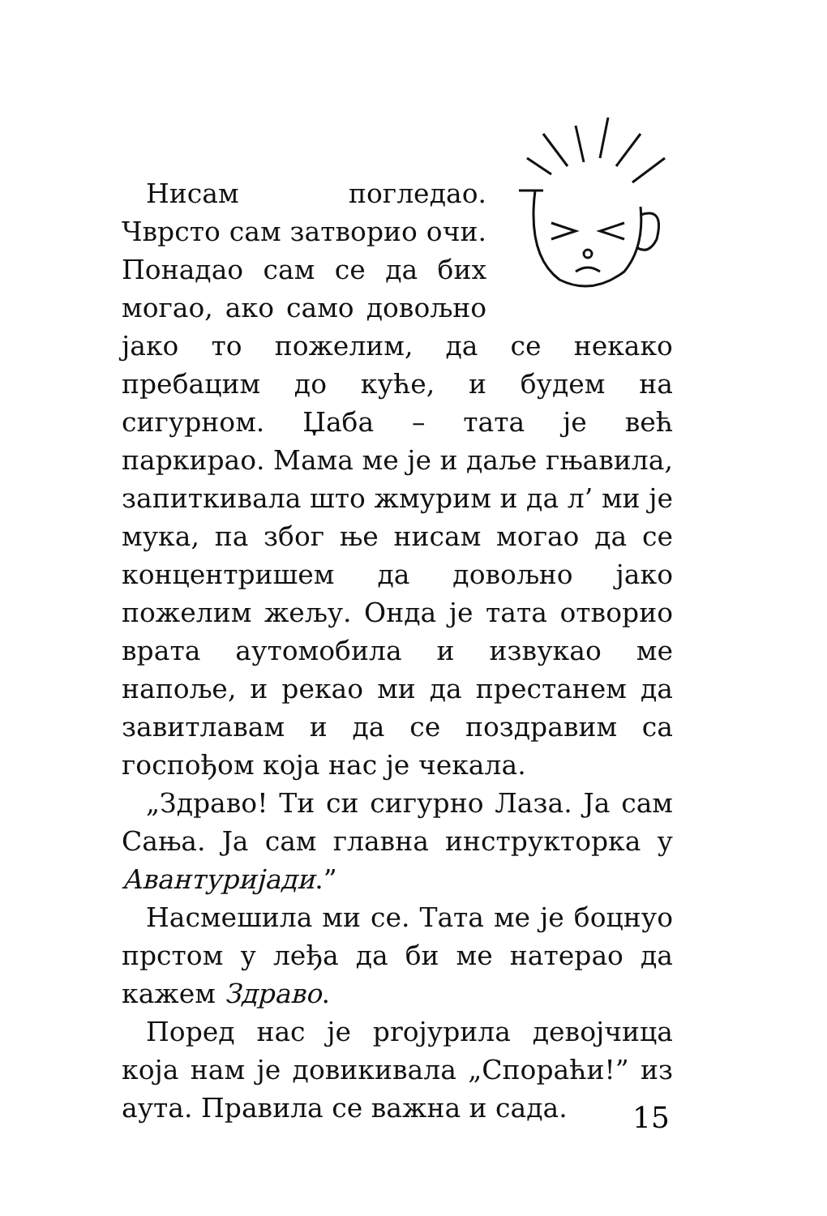Нисам погледао. Чврсто сам затворио очи. Понадао сам се да бих могао, ако само довољно јако то пожелим, да се некако пребацим до куће, и будем на сигурном. Џаба – тата је већ паркирао. Мама ме је и даље гњавила, запиткивала што жмурим и да л’ ми је мука, па због ње нисам могао да се концентришем да довољно јако пожелим жељу. Онда је тата отворио врата аутомобила и извукао ме напоље, и рекао ми да престанем да завитлавам и да се поздравим са госпођом која нас је чекала.
„Здраво! Ти си сигурно Лаза. Ја сам Сања. Ја сам главна инструкторка у Авантуријади.”
Насмешила ми се. Тата ме је боцнуо прстом у леђа да би ме натерао да кажем Здраво.
Поред нас је projурила девојчица која нам је довикивала „Спораћи!” из аута. Правила се важна и сада.
15